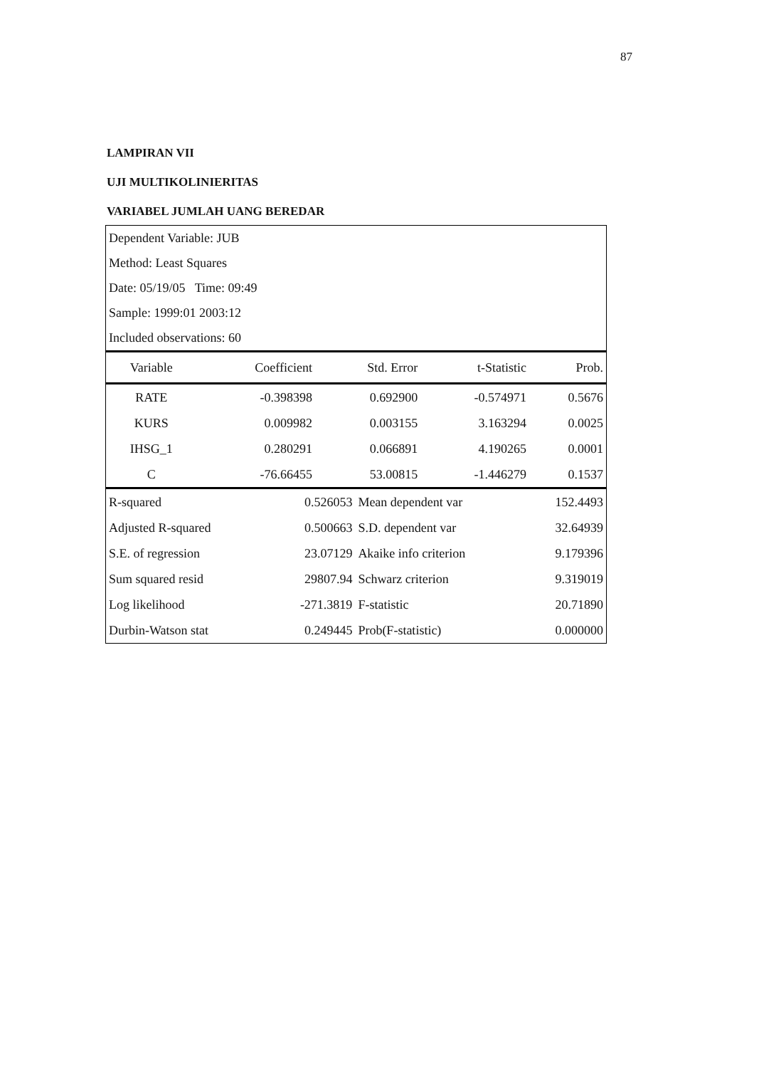87
LAMPIRAN VII
UJI MULTIKOLINIERITAS
VARIABEL JUMLAH UANG BEREDAR
Dependent Variable: JUB
Method: Least Squares
Date: 05/19/05 Time: 09:49
Sample: 1999:01 2003:12
Included observations: 60
| Variable | Coefficient | Std. Error | t-Statistic | Prob. |
| --- | --- | --- | --- | --- |
| RATE | -0.398398 | 0.692900 | -0.574971 | 0.5676 |
| KURS | 0.009982 | 0.003155 | 3.163294 | 0.0025 |
| IHSG_1 | 0.280291 | 0.066891 | 4.190265 | 0.0001 |
| C | -76.66455 | 53.00815 | -1.446279 | 0.1537 |
| R-squared | 0.526053 | Mean dependent var | 152.4493 |
| Adjusted R-squared | 0.500663 | S.D. dependent var | 32.64939 |
| S.E. of regression | 23.07129 | Akaike info criterion | 9.179396 |
| Sum squared resid | 29807.94 | Schwarz criterion | 9.319019 |
| Log likelihood | -271.3819 | F-statistic | 20.71890 |
| Durbin-Watson stat | 0.249445 | Prob(F-statistic) | 0.000000 |